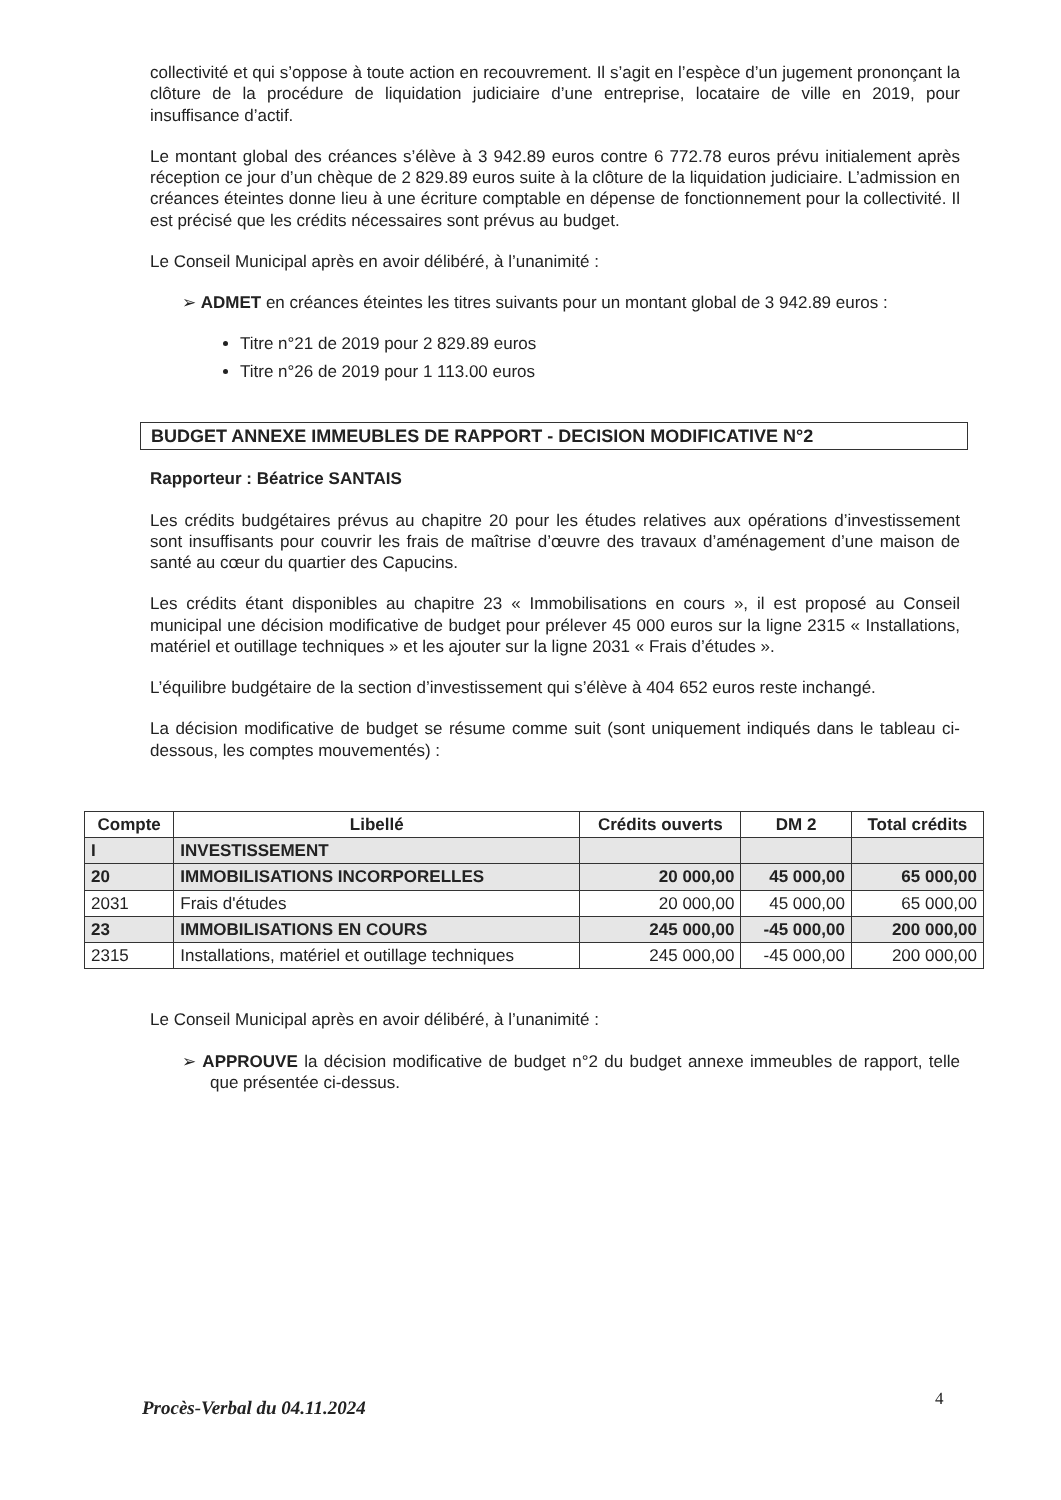collectivité et qui s’oppose à toute action en recouvrement. Il s’agit en l’espèce d’un jugement prononçant la clôture de la procédure de liquidation judiciaire d’une entreprise, locataire de ville en 2019, pour insuffisance d’actif.
Le montant global des créances s’élève à 3 942.89 euros contre 6 772.78 euros prévu initialement après réception ce jour d’un chèque de 2 829.89 euros suite à la clôture de la liquidation judiciaire. L’admission en créances éteintes donne lieu à une écriture comptable en dépense de fonctionnement pour la collectivité. Il est précisé que les crédits nécessaires sont prévus au budget.
Le Conseil Municipal après en avoir délibéré, à l’unanimité :
➢ ADMET en créances éteintes les titres suivants pour un montant global de 3 942.89 euros :
Titre n°21 de 2019 pour 2 829.89 euros
Titre n°26 de 2019 pour 1 113.00 euros
BUDGET ANNEXE IMMEUBLES DE RAPPORT - DECISION MODIFICATIVE N°2
Rapporteur : Béatrice SANTAIS
Les crédits budgétaires prévus au chapitre 20 pour les études relatives aux opérations d’investissement sont insuffisants pour couvrir les frais de maîtrise d’œuvre des travaux d’aménagement d’une maison de santé au cœur du quartier des Capucins.
Les crédits étant disponibles au chapitre 23 « Immobilisations en cours », il est proposé au Conseil municipal une décision modificative de budget pour prélever 45 000 euros sur la ligne 2315 « Installations, matériel et outillage techniques » et les ajouter sur la ligne 2031 « Frais d’études ».
L’équilibre budgétaire de la section d’investissement qui s’élève à 404 652 euros reste inchangé.
La décision modificative de budget se résume comme suit (sont uniquement indiqués dans le tableau ci-dessous, les comptes mouvementés) :
| Compte | Libellé | Crédits ouverts | DM 2 | Total crédits |
| --- | --- | --- | --- | --- |
| I | INVESTISSEMENT | | | |
| 20 | IMMOBILISATIONS INCORPORELLES | 20 000,00 | 45 000,00 | 65 000,00 |
| 2031 | Frais d'études | 20 000,00 | 45 000,00 | 65 000,00 |
| 23 | IMMOBILISATIONS EN COURS | 245 000,00 | -45 000,00 | 200 000,00 |
| 2315 | Installations, matériel et outillage techniques | 245 000,00 | -45 000,00 | 200 000,00 |
Le Conseil Municipal après en avoir délibéré, à l’unanimité :
➢ APPROUVE la décision modificative de budget n°2 du budget annexe immeubles de rapport, telle que présentée ci-dessus.
4
Procès-Verbal du 04.11.2024